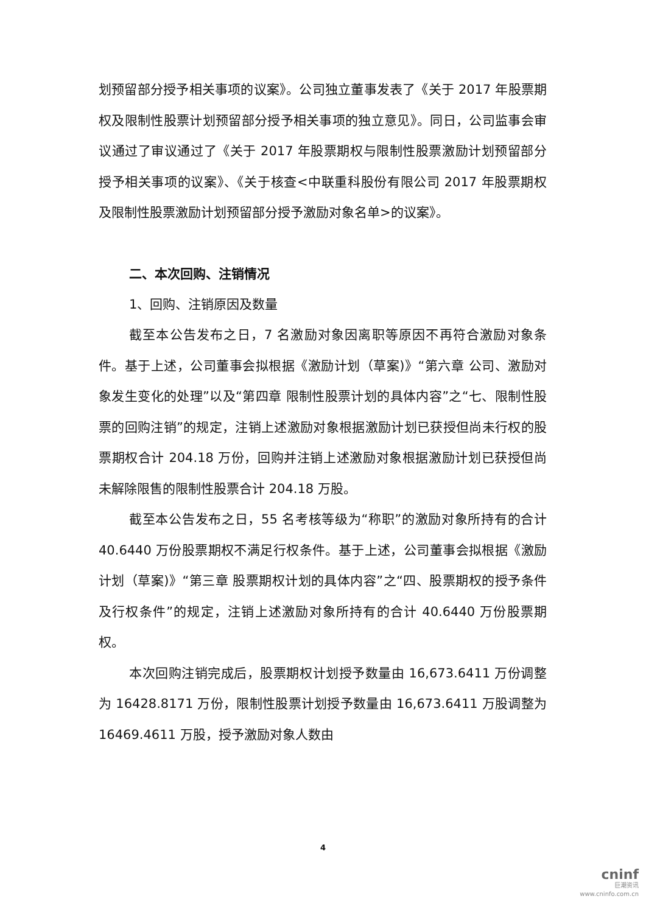划预留部分授予相关事项的议案》。公司独立董事发表了《关于 2017 年股票期权及限制性股票计划预留部分授予相关事项的独立意见》。同日，公司监事会审议通过了审议通过了《关于 2017 年股票期权与限制性股票激励计划预留部分授予相关事项的议案》、《关于核查<中联重科股份有限公司 2017 年股票期权及限制性股票激励计划预留部分授予激励对象名单>的议案》。
二、本次回购、注销情况
1、回购、注销原因及数量
截至本公告发布之日，7 名激励对象因离职等原因不再符合激励对象条件。基于上述，公司董事会拟根据《激励计划（草案)》“第六章 公司、激励对象发生变化的处理”以及“第四章 限制性股票计划的具体内容”之“七、限制性股票的回购注销”的规定，注销上述激励对象根据激励计划已获授但尚未行权的股票期权合计 204.18 万份，回购并注销上述激励对象根据激励计划已获授但尚未解除限售的限制性股票合计 204.18 万股。
截至本公告发布之日，55 名考核等级为“称职”的激励对象所持有的合计 40.6440 万份股票期权不满足行权条件。基于上述，公司董事会拟根据《激励计划（草案)》“第三章 股票期权计划的具体内容”之“四、股票期权的授予条件及行权条件”的规定，注销上述激励对象所持有的合计 40.6440 万份股票期权。
本次回购注销完成后，股票期权计划授予数量由 16,673.6411 万份调整为 16428.8171 万份，限制性股票计划授予数量由 16,673.6411 万股调整为 16469.4611 万股，授予激励对象人数由
4
cninf
巨潮资讯
www.cninfo.com.cn